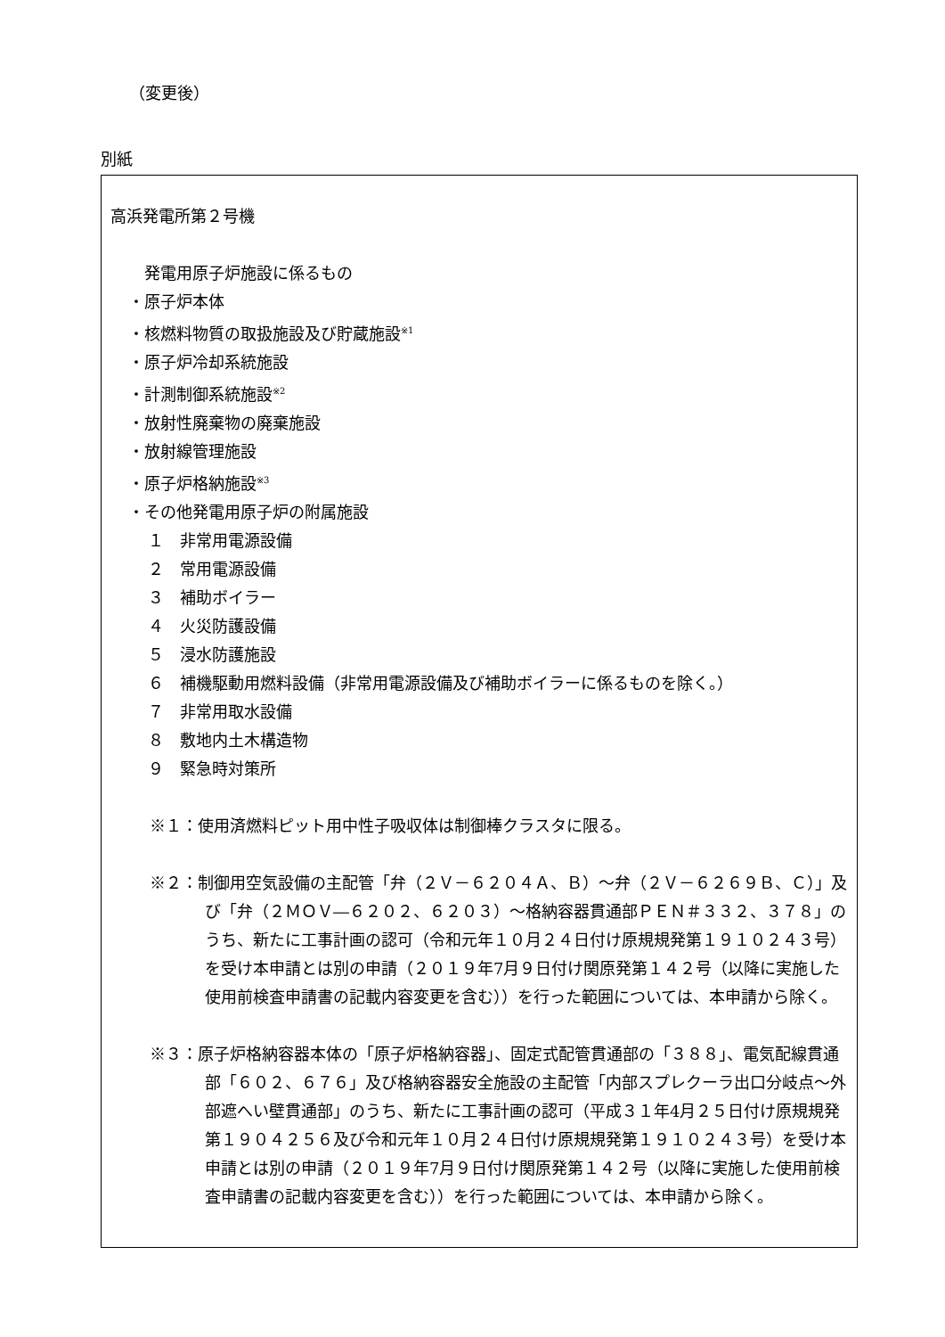（変更後）
別紙
高浜発電所第２号機
　発電用原子炉施設に係るもの
・原子炉本体
・核燃料物質の取扱施設及び貯蔵施設<sup>※1</sup>
・原子炉冷却系統施設
・計測制御系統施設<sup>※2</sup>
・放射性廃棄物の廃棄施設
・放射線管理施設
・原子炉格納施設<sup>※3</sup>
・その他発電用原子炉の附属施設
１　非常用電源設備
２　常用電源設備
３　補助ボイラー
４　火災防護設備
５　浸水防護施設
６　補機駆動用燃料設備（非常用電源設備及び補助ボイラーに係るものを除く。）
７　非常用取水設備
８　敷地内土木構造物
９　緊急時対策所
※１：使用済燃料ピット用中性子吸収体は制御棒クラスタに限る。
※２：制御用空気設備の主配管「弁（２Ｖ－６２０４Ａ、Ｂ）～弁（２Ｖ－６２６９Ｂ、Ｃ）」及び「弁（２ＭＯＶ―６２０２、６２０３）～格納容器貫通部ＰＥＮ＃３３２、３７８」のうち、新たに工事計画の認可（令和元年１０月２４日付け原規規発第１９１０２４３号）を受け本申請とは別の申請（２０１９年7月９日付け関原発第１４２号（以降に実施した使用前検査申請書の記載内容変更を含む））を行った範囲については、本申請から除く。
※３：原子炉格納容器本体の「原子炉格納容器」、固定式配管貫通部の「３８８」、電気配線貫通部「６０２、６７６」及び格納容器安全施設の主配管「内部スプレクーラ出口分岐点～外部遮へい壁貫通部」のうち、新たに工事計画の認可（平成３１年4月２５日付け原規規発第１９０４２５６及び令和元年１０月２４日付け原規規発第１９１０２４３号）を受け本申請とは別の申請（２０１９年7月９日付け関原発第１４２号（以降に実施した使用前検査申請書の記載内容変更を含む））を行った範囲については、本申請から除く。